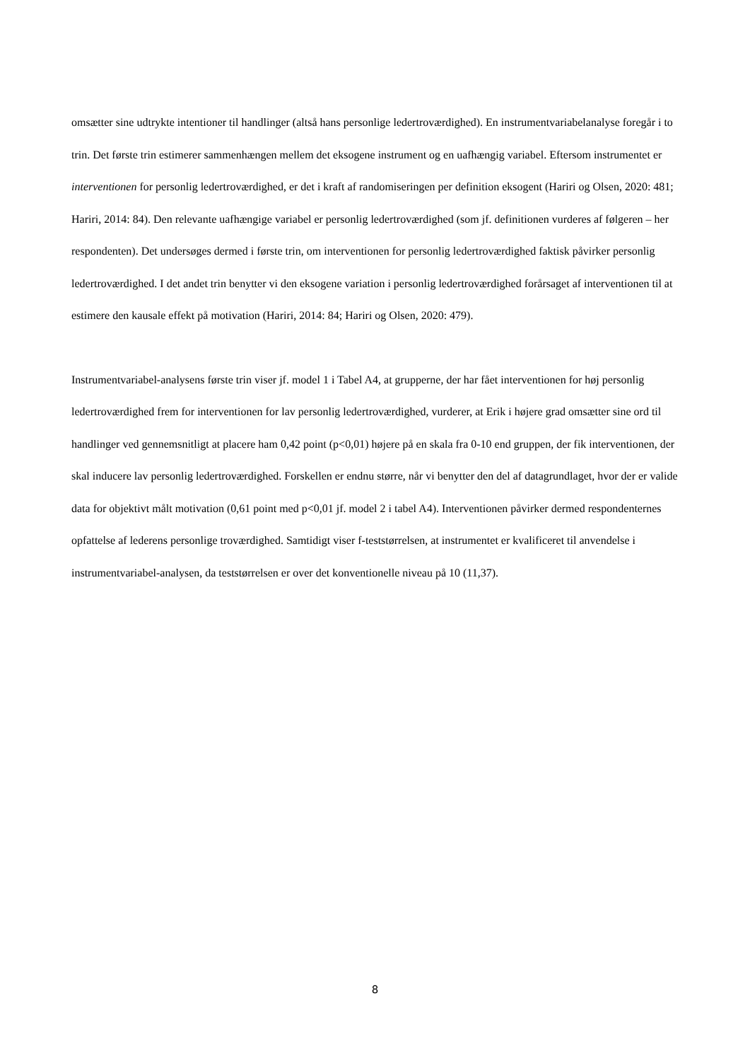omsætter sine udtrykte intentioner til handlinger (altså hans personlige ledertroværdighed). En instrumentvariabelanalyse foregår i to trin. Det første trin estimerer sammenhængen mellem det eksogene instrument og en uafhængig variabel. Eftersom instrumentet er interventionen for personlig ledertroværdighed, er det i kraft af randomiseringen per definition eksogent (Hariri og Olsen, 2020: 481; Hariri, 2014: 84). Den relevante uafhængige variabel er personlig ledertroværdighed (som jf. definitionen vurderes af følgeren – her respondenten). Det undersøges dermed i første trin, om interventionen for personlig ledertroværdighed faktisk påvirker personlig ledertroværdighed. I det andet trin benytter vi den eksogene variation i personlig ledertroværdighed forårsaget af interventionen til at estimere den kausale effekt på motivation (Hariri, 2014: 84; Hariri og Olsen, 2020: 479).
Instrumentvariabel-analysens første trin viser jf. model 1 i Tabel A4, at grupperne, der har fået interventionen for høj personlig ledertroværdighed frem for interventionen for lav personlig ledertroværdighed, vurderer, at Erik i højere grad omsætter sine ord til handlinger ved gennemsnitligt at placere ham 0,42 point (p<0,01) højere på en skala fra 0-10 end gruppen, der fik interventionen, der skal inducere lav personlig ledertroværdighed. Forskellen er endnu større, når vi benytter den del af datagrundlaget, hvor der er valide data for objektivt målt motivation (0,61 point med p<0,01 jf. model 2 i tabel A4). Interventionen påvirker dermed respondenternes opfattelse af lederens personlige troværdighed. Samtidigt viser f-teststørrelsen, at instrumentet er kvalificeret til anvendelse i instrumentvariabel-analysen, da teststørrelsen er over det konventionelle niveau på 10 (11,37).
8